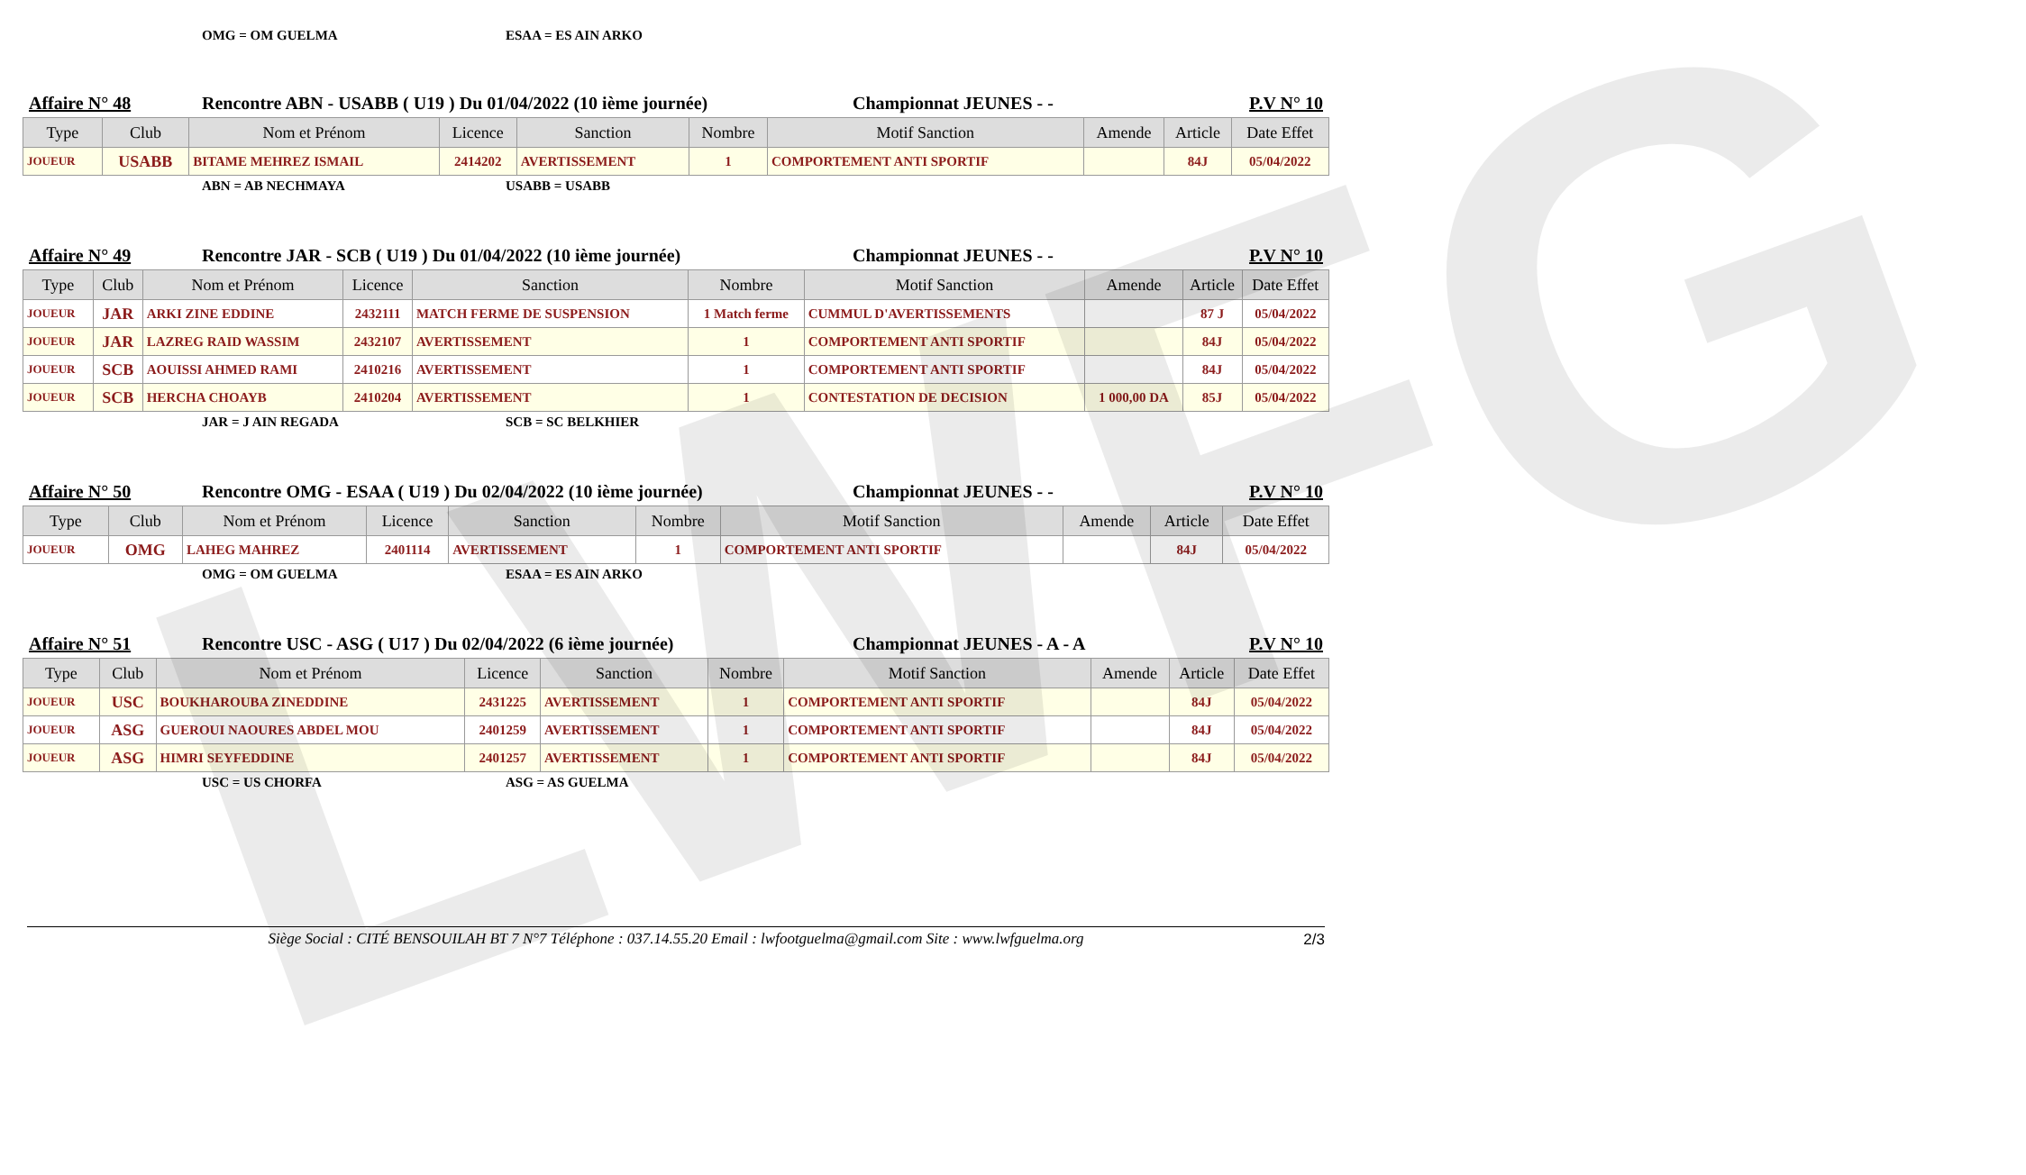LWFG
OMG = OM GUELMA ESAA = ES AIN ARKO
Affaire N° 48 Rencontre ABN - USABB ( U19 ) Du 01/04/2022 (10 ième journée) Championnat JEUNES - - P.V N° 10
| Type | Club | Nom et Prénom | Licence | Sanction | Nombre | Motif Sanction | Amende | Article | Date Effet |
| --- | --- | --- | --- | --- | --- | --- | --- | --- | --- |
| JOUEUR | USABB | BITAME MEHREZ ISMAIL | 2414202 | AVERTISSEMENT | 1 | COMPORTEMENT ANTI SPORTIF | | 84J | 05/04/2022 |
ABN = AB NECHMAYA USABB = USABB
Affaire N° 49 Rencontre JAR - SCB ( U19 ) Du 01/04/2022 (10 ième journée) Championnat JEUNES - - P.V N° 10
| Type | Club | Nom et Prénom | Licence | Sanction | Nombre | Motif Sanction | Amende | Article | Date Effet |
| --- | --- | --- | --- | --- | --- | --- | --- | --- | --- |
| JOUEUR | JAR | ARKI ZINE EDDINE | 2432111 | MATCH FERME DE SUSPENSION | 1 Match ferme | CUMMUL D'AVERTISSEMENTS | | 87 J | 05/04/2022 |
| JOUEUR | JAR | LAZREG RAID WASSIM | 2432107 | AVERTISSEMENT | 1 | COMPORTEMENT ANTI SPORTIF | | 84J | 05/04/2022 |
| JOUEUR | SCB | AOUISSI AHMED RAMI | 2410216 | AVERTISSEMENT | 1 | COMPORTEMENT ANTI SPORTIF | | 84J | 05/04/2022 |
| JOUEUR | SCB | HERCHA CHOAYB | 2410204 | AVERTISSEMENT | 1 | CONTESTATION DE DECISION | 1 000,00 DA | 85J | 05/04/2022 |
JAR = J AIN REGADA SCB = SC BELKHIER
Affaire N° 50 Rencontre OMG - ESAA ( U19 ) Du 02/04/2022 (10 ième journée) Championnat JEUNES - - P.V N° 10
| Type | Club | Nom et Prénom | Licence | Sanction | Nombre | Motif Sanction | Amende | Article | Date Effet |
| --- | --- | --- | --- | --- | --- | --- | --- | --- | --- |
| JOUEUR | OMG | LAHEG MAHREZ | 2401114 | AVERTISSEMENT | 1 | COMPORTEMENT ANTI SPORTIF | | 84J | 05/04/2022 |
OMG = OM GUELMA ESAA = ES AIN ARKO
Affaire N° 51 Rencontre USC - ASG ( U17 ) Du 02/04/2022 (6 ième journée) Championnat JEUNES - A - A P.V N° 10
| Type | Club | Nom et Prénom | Licence | Sanction | Nombre | Motif Sanction | Amende | Article | Date Effet |
| --- | --- | --- | --- | --- | --- | --- | --- | --- | --- |
| JOUEUR | USC | BOUKHAROUBA ZINEDDINE | 2431225 | AVERTISSEMENT | 1 | COMPORTEMENT ANTI SPORTIF | | 84J | 05/04/2022 |
| JOUEUR | ASG | GUEROUI NAOURES ABDEL MOU | 2401259 | AVERTISSEMENT | 1 | COMPORTEMENT ANTI SPORTIF | | 84J | 05/04/2022 |
| JOUEUR | ASG | HIMRI SEYFEDDINE | 2401257 | AVERTISSEMENT | 1 | COMPORTEMENT ANTI SPORTIF | | 84J | 05/04/2022 |
USC = US CHORFA ASG = AS GUELMA
Siège Social : CITÉ BENSOUILAH BT 7 N°7 Téléphone : 037.14.55.20 Email : lwfootguelma@gmail.com Site : www.lwfguelma.org 2/3